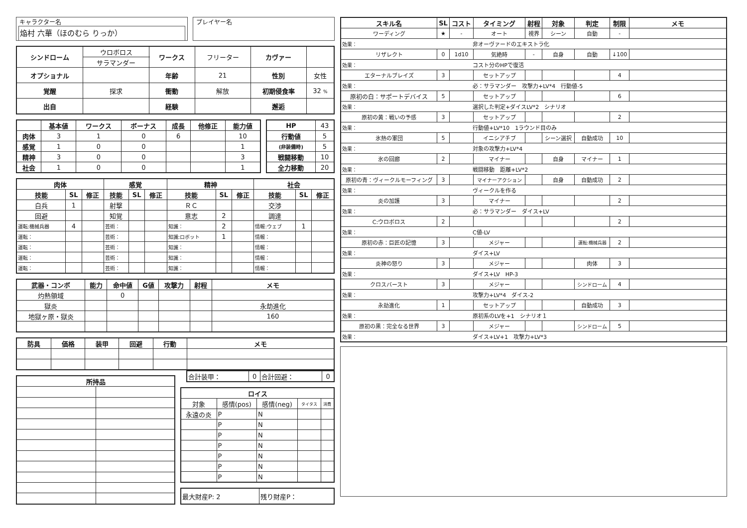キャラクター名
焔村 六華（ほのむら りっか）
プレイヤー名
| シンドローム | ウロボロス | | ワークス | フリーター | カヴァー | |
| | サラマンダー | | | | | |
| オプショナル | | | 年齢 | 21 | 性別 | 女性 |
| 覚醒 | 探求 | 衝動 | | 解放 | 初期侵食率 | 32 % |
| 出自 | | 経験 | | | 邂逅 | |
| | 基本値 | ワークス | ボーナス | 成長 | 他修正 | 能力値 |
| --- | --- | --- | --- | --- | --- | --- |
| 肉体 | 3 | 1 | 0 | 6 | | 10 |
| 感覚 | 1 | 0 | 0 | | | 1 |
| 精神 | 3 | 0 | 0 | | | 3 |
| 社会 | 1 | 0 | 0 | | | 1 |
| HP | 43 |
| 行動値 | 5 |
| (非装備時) | 5 |
| 戦闘移動 | 10 |
| 全力移動 | 20 |
| 肉体 | | | 感覚 | | | 精神 | | | 社会 | | |
| --- | --- | --- | --- | --- | --- | --- | --- | --- | --- | --- | --- |
| 技能 | SL | 修正 | 技能 | SL | 修正 | 技能 | SL | 修正 | 技能 | SL | 修正 |
| 白兵 | 1 | | 射撃 | | | ＲＣ | | | 交渉 | | |
| 回避 | | | 知覚 | | | 意志 | 2 | | 調達 | | |
| 運転:機械兵器 | 4 | | 芸術： | | | 知識： | 2 | | 情報:ウェブ | 1 | |
| 運転： | | | 芸術： | | | 知識:ロボット | 1 | | 情報： | | |
| 運転： | | | 芸術： | | | 知識： | | | 情報： | | |
| 運転： | | | 芸術： | | | 知識： | | | 情報： | | |
| 運転： | | | 芸術： | | | 知識： | | | 情報： | | |
| 武器・コンボ | 能力 | 命中値 | G値 | 攻撃力 | 射程 | メモ |
| --- | --- | --- | --- | --- | --- | --- |
| 灼熱領域 | | 0 | | | | |
| 獄炎 | | | | | | 永劫進化 |
| 地獄ヶ原・獄炎 | | | | | | 160 |
| 防具 | 価格 | 装甲 | 回避 | 行動 | メモ |
| --- | --- | --- | --- | --- | --- |
| 所持品 | |
| --- | --- |
| 合計装甲： | 0 | 合計回避： | 0 |
| ロイス | | | | |
| --- | --- | --- | --- | --- |
| 対象 | 感情(pos) | 感情(neg) | タイタス | 消費 |
| 永遠の炎 | P | N | | |
| | P | N | | |
| | P | N | | |
| | P | N | | |
| | P | N | | |
| | P | N | | |
| | P | N | | |
| 最大財産P: 2 | 残り財産P： |
| スキル名 | | SL | コスト | タイミング | 射程 | 対象 | 判定 | 制限 | メモ |
| --- | --- | --- | --- | --- | --- | --- | --- | --- | --- |
| ワーディング | | ★ | - | オート | 視界 | シーン | 自動 | - | |
| 効果： | 非オーヴァードのエキストラ化 | | | | | | | | |
| リザレクト | | 0 | 1d10 | 気絶時 | - | 自身 | 自動 | ↓100 | |
| 効果： | コスト分のHPで復活 | | | | | | | | |
| エターナルブレイズ | | 3 | | セットアップ | | | | 4 | |
| 効果： | 必：サラマンダー 攻撃力+LV*4 行動値-5 | | | | | | | | |
| 原初の白：サポートデバイス | | 5 | | セットアップ | | | | 6 | |
| 効果： | 選択した判定+ダイスLV*2 シナリオ | | | | | | | | |
| 原初の黄：戦いの予感 | | 3 | | セットアップ | | | | 2 | |
| 効果： | 行動値+LV*10 1ラウンド目のみ | | | | | | | | |
| 氷熱の軍団 | | 5 | | イニシアチブ | | シーン選択 | 自動成功 | 10 | |
| 効果： | 対象の攻撃力+LV*4 | | | | | | | | |
| 氷の回廊 | | 2 | | マイナー | | 自身 | マイナー | 1 | |
| 効果： | 戦闘移動 距離+LV*2 | | | | | | | | |
| 原初の青：ヴィークルモーフィング | | 3 | | マイナーアクション | | 自身 | 自動成功 | 2 | |
| 効果： | ヴィークルを作る | | | | | | | | |
| 炎の加護 | | 3 | | マイナー | | | | 2 | |
| 効果： | 必：サラマンダー ダイス+LV | | | | | | | | |
| C:ウロボロス | | 2 | | | | | | 2 | |
| 効果： | C値-LV | | | | | | | | |
| 原初の赤：巨匠の記憶 | | 3 | | メジャー | | | 運転:機械兵器 | 2 | |
| 効果： | ダイス+LV | | | | | | | | |
| 炎神の怒り | | 3 | | メジャー | | | 肉体 | 3 | |
| 効果： | ダイス+LV HP-3 | | | | | | | | |
| クロスバースト | | 3 | | メジャー | | | シンドローム | 4 | |
| 効果： | 攻撃力+LV*4 ダイス-2 | | | | | | | | |
| 永劫進化 | | 1 | | セットアップ | | | 自動成功 | 3 | |
| 効果： | 原初系のLVを+1 シナリオ１ | | | | | | | | |
| 原初の黒：完全なる世界 | | 3 | | メジャー | | | シンドローム | 5 | |
| 効果： | ダイス+LV+1 攻撃力+LV*3 | | | | | | | | |